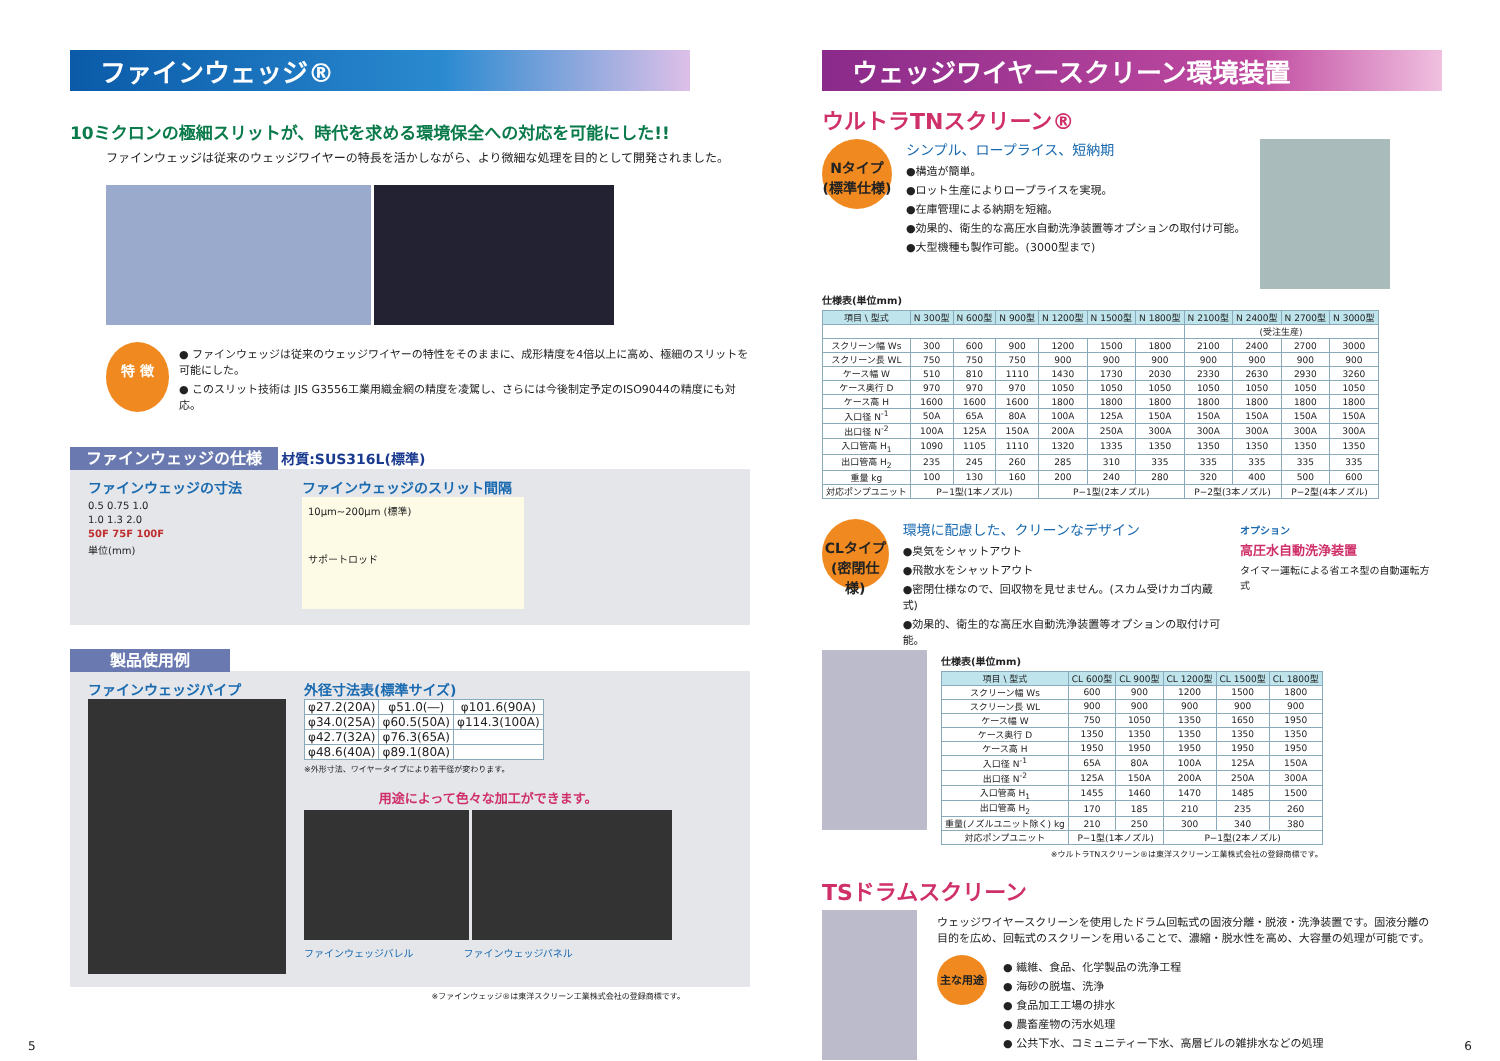ファインウェッジ®
10ミクロンの極細スリットが、時代を求める環境保全への対応を可能にした!!
ファインウェッジは従来のウェッジワイヤーの特長を活かしながら、より微細な処理を目的として開発されました。
特 徴
● ファインウェッジは従来のウェッジワイヤーの特性をそのままに、成形精度を4倍以上に高め、極細のスリットを可能にした。
● このスリット技術は JIS G3556工業用織金網の精度を凌駕し、さらには今後制定予定のISO9044の精度にも対応。
ファインウェッジの仕様 材質:SUS316L(標準)
ファインウェッジの寸法
0.5 0.75 1.0
1.0 1.3 2.0
50F 75F 100F
単位(mm)
ファインウェッジのスリット間隔
10μm~200μm (標準)
サポートロッド
製品使用例
ファインウェッジパイプ 外径寸法表(標準サイズ)
| φ27.2(20A) | φ51.0(―) | φ101.6(90A) |
| φ34.0(25A) | φ60.5(50A) | φ114.3(100A) |
| φ42.7(32A) | φ76.3(65A) | |
| φ48.6(40A) | φ89.1(80A) | |
※外形寸法、ワイヤータイプにより若干径が変わります。
用途によって色々な加工ができます。
ファインウェッジバレル　　　　　ファインウェッジパネル
※ファインウェッジ®は東洋スクリーン工業株式会社の登録商標です。
ウェッジワイヤースクリーン環境装置
ウルトラTNスクリーン®
Nタイプ
(標準仕様)
シンプル、ロープライス、短納期
●構造が簡単。
●ロット生産によりロープライスを実現。
●在庫管理による納期を短縮。
●効果的、衛生的な高圧水自動洗浄装置等オプションの取付け可能。
●大型機種も製作可能。(3000型まで)
仕様表(単位mm)
| 項目 \ 型式 | N 300型 | N 600型 | N 900型 | N 1200型 | N 1500型 | N 1800型 | N 2100型 | N 2400型 | N 2700型 | N 3000型 |
| --- | --- | --- | --- | --- | --- | --- | --- | --- | --- | --- |
| | | | | | | | (受注生産) | | | |
| スクリーン幅 Ws | 300 | 600 | 900 | 1200 | 1500 | 1800 | 2100 | 2400 | 2700 | 3000 |
| スクリーン長 WL | 750 | 750 | 750 | 900 | 900 | 900 | 900 | 900 | 900 | 900 |
| ケース幅 W | 510 | 810 | 1110 | 1430 | 1730 | 2030 | 2330 | 2630 | 2930 | 3260 |
| ケース奥行 D | 970 | 970 | 970 | 1050 | 1050 | 1050 | 1050 | 1050 | 1050 | 1050 |
| ケース高 H | 1600 | 1600 | 1600 | 1800 | 1800 | 1800 | 1800 | 1800 | 1800 | 1800 |
| 入口径 N<sup>-1</sup> | 50A | 65A | 80A | 100A | 125A | 150A | 150A | 150A | 150A | 150A |
| 出口径 N<sup>-2</sup> | 100A | 125A | 150A | 200A | 250A | 300A | 300A | 300A | 300A | 300A |
| 入口管高 H<sub>1</sub> | 1090 | 1105 | 1110 | 1320 | 1335 | 1350 | 1350 | 1350 | 1350 | 1350 |
| 出口管高 H<sub>2</sub> | 235 | 245 | 260 | 285 | 310 | 335 | 335 | 335 | 335 | 335 |
| 重量 kg | 100 | 130 | 160 | 200 | 240 | 280 | 320 | 400 | 500 | 600 |
| 対応ポンプユニット | P−1型(1本ノズル) | | | P−1型(2本ノズル) | | | P−2型(3本ノズル) | | P−2型(4本ノズル) | |
CLタイプ
(密閉仕様)
環境に配慮した、クリーンなデザイン
●臭気をシャットアウト
●飛散水をシャットアウト
●密閉仕様なので、回収物を見せません。(スカム受けカゴ内蔵式)
●効果的、衛生的な高圧水自動洗浄装置等オプションの取付け可能。
オプション
高圧水自動洗浄装置
タイマー運転による省エネ型の自動運転方式
仕様表(単位mm)
| 項目 \ 型式 | CL 600型 | CL 900型 | CL 1200型 | CL 1500型 | CL 1800型 |
| --- | --- | --- | --- | --- | --- |
| スクリーン幅 Ws | 600 | 900 | 1200 | 1500 | 1800 |
| スクリーン長 WL | 900 | 900 | 900 | 900 | 900 |
| ケース幅 W | 750 | 1050 | 1350 | 1650 | 1950 |
| ケース奥行 D | 1350 | 1350 | 1350 | 1350 | 1350 |
| ケース高 H | 1950 | 1950 | 1950 | 1950 | 1950 |
| 入口径 N<sup>-1</sup> | 65A | 80A | 100A | 125A | 150A |
| 出口径 N<sup>-2</sup> | 125A | 150A | 200A | 250A | 300A |
| 入口管高 H<sub>1</sub> | 1455 | 1460 | 1470 | 1485 | 1500 |
| 出口管高 H<sub>2</sub> | 170 | 185 | 210 | 235 | 260 |
| 重量(ノズルユニット除く) kg | 210 | 250 | 300 | 340 | 380 |
| 対応ポンプユニット | P−1型(1本ノズル) | | P−1型(2本ノズル) | | |
※ウルトラTNスクリーン®は東洋スクリーン工業株式会社の登録商標です。
TSドラムスクリーン
ウェッジワイヤースクリーンを使用したドラム回転式の固液分離・脱液・洗浄装置です。固液分離の目的を広め、回転式のスクリーンを用いることで、濃縮・脱水性を高め、大容量の処理が可能です。
主な用途
● 繊維、食品、化学製品の洗浄工程
● 海砂の脱塩、洗浄
● 食品加工工場の排水
● 農畜産物の汚水処理
● 公共下水、コミュニティー下水、高層ビルの雑排水などの処理
5 6